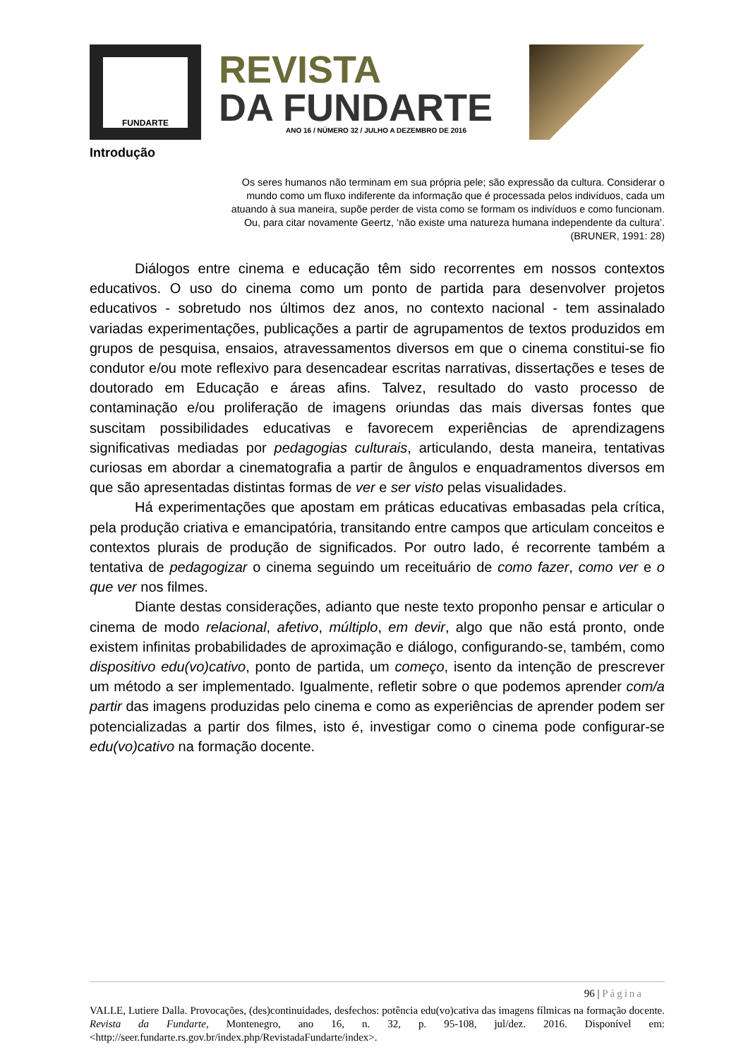FUNDARTE
REVISTA
DA FUNDARTE
ANO 16 / NÚMERO 32 / JULHO A DEZEMBRO DE 2016
Introdução
Os seres humanos não terminam em sua própria pele; são expressão da cultura. Considerar o mundo como um fluxo indiferente da informação que é processada pelos indivíduos, cada um atuando à sua maneira, supõe perder de vista como se formam os indivíduos e como funcionam. Ou, para citar novamente Geertz, ‘não existe uma natureza humana independente da cultura’.
(BRUNER, 1991: 28)
Diálogos entre cinema e educação têm sido recorrentes em nossos contextos educativos. O uso do cinema como um ponto de partida para desenvolver projetos educativos - sobretudo nos últimos dez anos, no contexto nacional - tem assinalado variadas experimentações, publicações a partir de agrupamentos de textos produzidos em grupos de pesquisa, ensaios, atravessamentos diversos em que o cinema constitui-se fio condutor e/ou mote reflexivo para desencadear escritas narrativas, dissertações e teses de doutorado em Educação e áreas afins. Talvez, resultado do vasto processo de contaminação e/ou proliferação de imagens oriundas das mais diversas fontes que suscitam possibilidades educativas e favorecem experiências de aprendizagens significativas mediadas por pedagogias culturais, articulando, desta maneira, tentativas curiosas em abordar a cinematografia a partir de ângulos e enquadramentos diversos em que são apresentadas distintas formas de ver e ser visto pelas visualidades.
Há experimentações que apostam em práticas educativas embasadas pela crítica, pela produção criativa e emancipatória, transitando entre campos que articulam conceitos e contextos plurais de produção de significados. Por outro lado, é recorrente também a tentativa de pedagogizar o cinema seguindo um receituário de como fazer, como ver e o que ver nos filmes.
Diante destas considerações, adianto que neste texto proponho pensar e articular o cinema de modo relacional, afetivo, múltiplo, em devir, algo que não está pronto, onde existem infinitas probabilidades de aproximação e diálogo, configurando-se, também, como dispositivo edu(vo)cativo, ponto de partida, um começo, isento da intenção de prescrever um método a ser implementado. Igualmente, refletir sobre o que podemos aprender com/a partir das imagens produzidas pelo cinema e como as experiências de aprender podem ser potencializadas a partir dos filmes, isto é, investigar como o cinema pode configurar-se edu(vo)cativo na formação docente.
96 | Página
VALLE, Lutiere Dalla. Provocações, (des)continuidades, desfechos: potência edu(vo)cativa das imagens fílmicas na formação docente. Revista da Fundarte, Montenegro, ano 16, n. 32, p. 95-108, jul/dez. 2016. Disponível em: <http://seer.fundarte.rs.gov.br/index.php/RevistadaFundarte/index>.